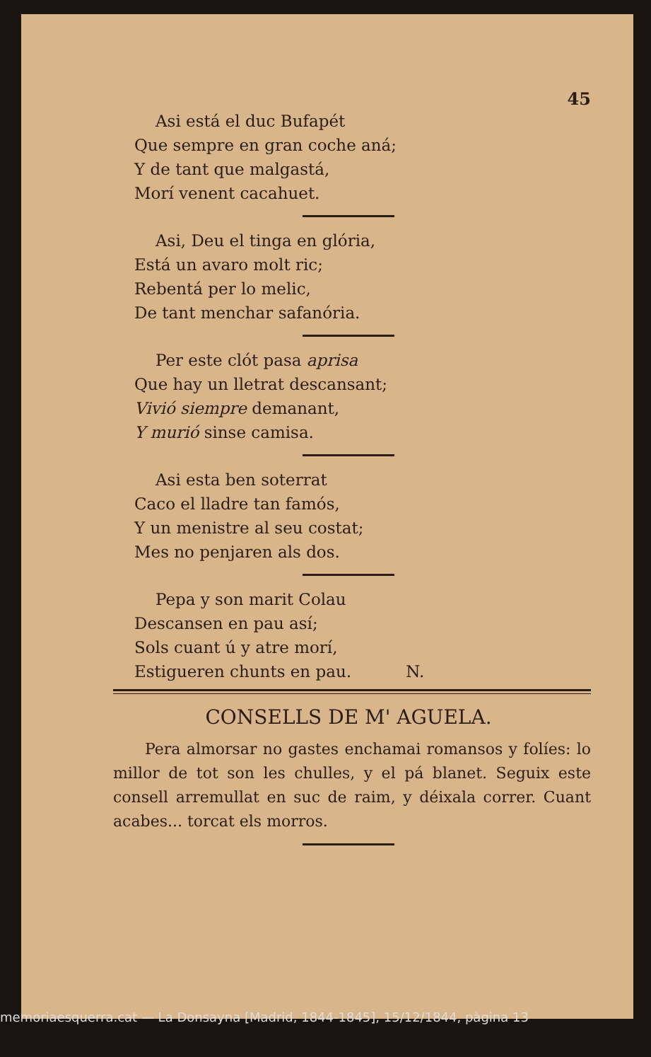45
Asi está el duc Bufapét
Que sempre en gran coche aná;
Y de tant que malgastá,
Morí venent cacahuet.
Asi, Deu el tinga en glória,
Está un avaro molt ric;
Rebentá per lo melic,
De tant menchar safanória.
Per este clót pasa aprisa
Que hay un lletrat descansant;
Vivió siempre demanant,
Y murió sinse camisa.
Asi esta ben soterrat
Caco el lladre tan famós,
Y un menistre al seu costat;
Mes no penjaren als dos.
Pepa y son marit Colau
Descansen en pau así;
Sols cuant ú y atre morí,
Estigueren chunts en pau. N.
CONSELLS DE M' AGUELA.
Pera almorsar no gastes enchamai romansos y folíes: lo millor de tot son les chulles, y el pá blanet. Seguix este consell arremullat en suc de raim, y déixala correr. Cuant acabes... torcat els morros.
memoriaesquerra.cat — La Donsayna [Madrid, 1844-1845], 15/12/1844, pàgina 13